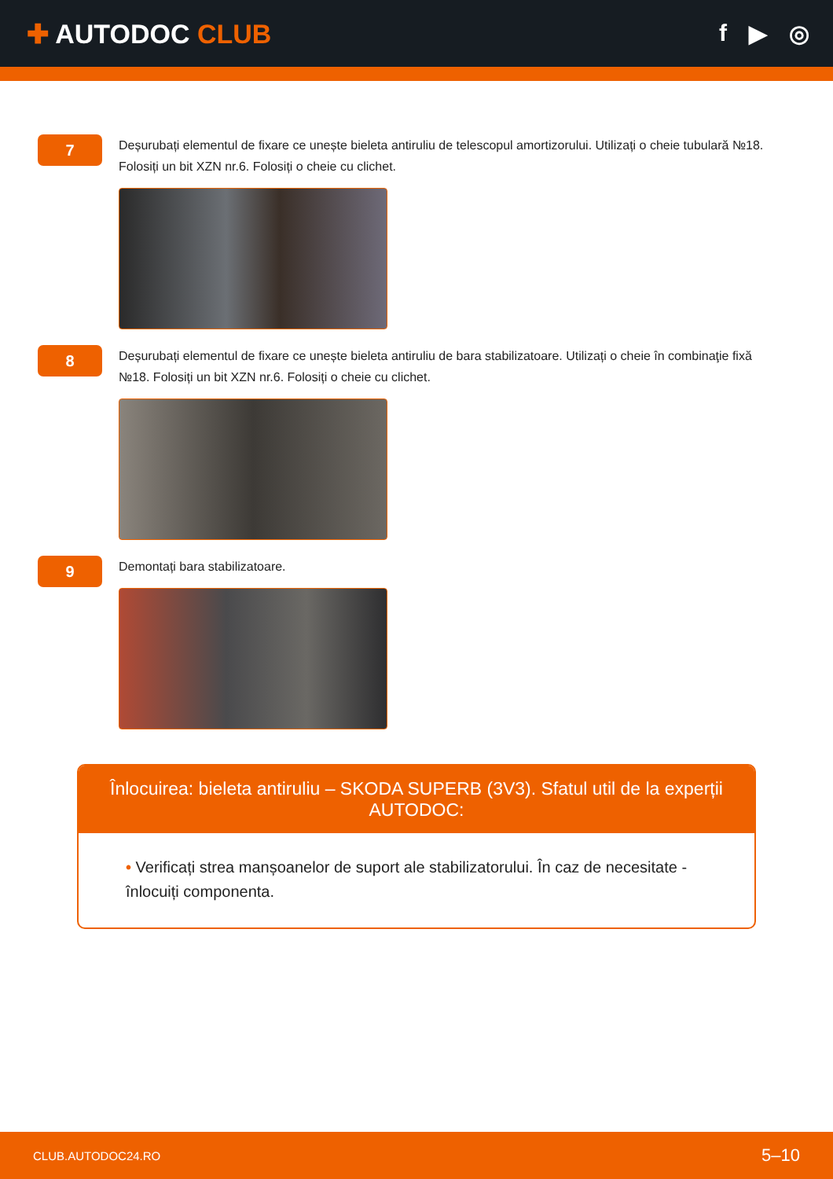✚ AUTODOC CLUB f ▶ ◎
7
Deșurubați elementul de fixare ce unește bieleta antiruliu de telescopul amortizorului. Utilizați o cheie tubulară №18. Folosiți un bit XZN nr.6. Folosiți o cheie cu clichet.
8
Deșurubați elementul de fixare ce unește bieleta antiruliu de bara stabilizatoare. Utilizați o cheie în combinaţie fixă №18. Folosiți un bit XZN nr.6. Folosiți o cheie cu clichet.
9
Demontați bara stabilizatoare.
Înlocuirea: bieleta antiruliu – SKODA SUPERB (3V3). Sfatul util de la experții AUTODOC:
• Verificați strea manșoanelor de suport ale stabilizatorului. În caz de necesitate - înlocuiți componenta.
CLUB.AUTODOC24.RO 5–10